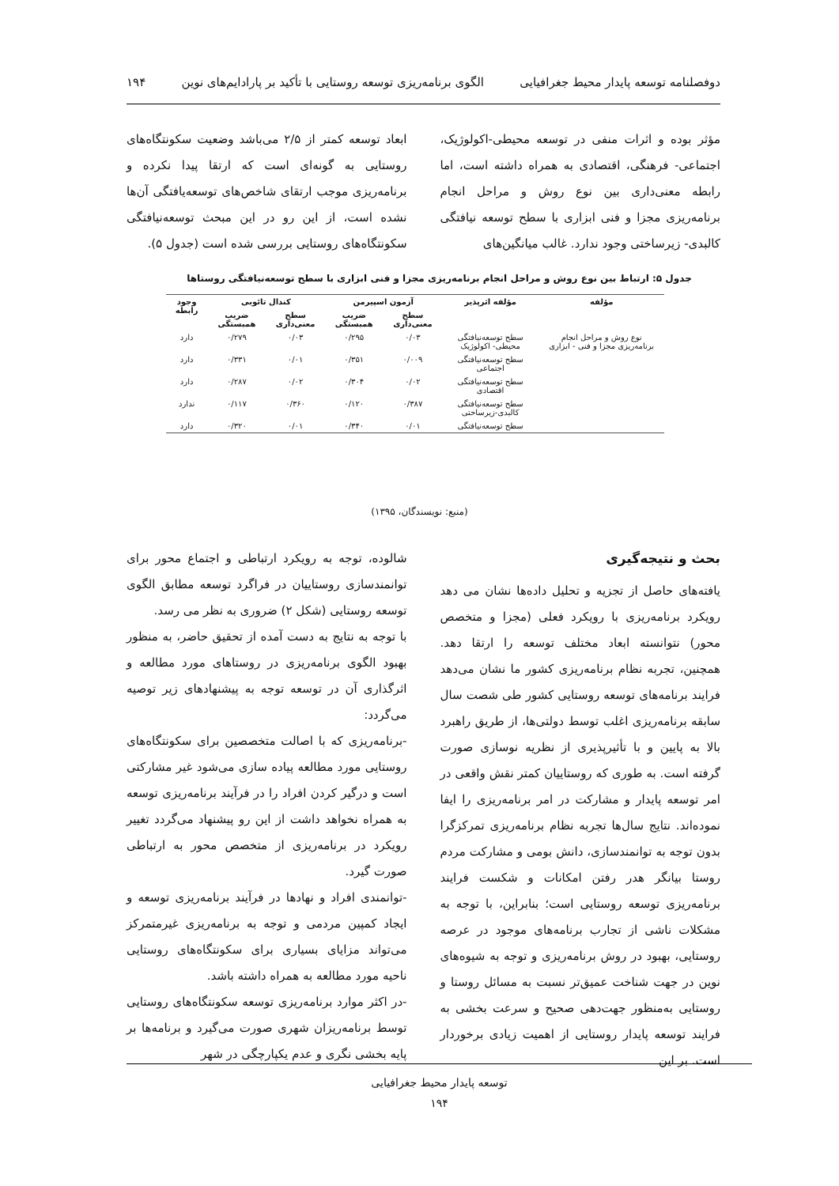دوفصلنامه توسعه پایدار محیط جغرافیایی الگوی برنامه‌ریزی توسعه روستایی با تأکید بر پارادایم‌های نوین ۱۹۴
مؤثر بوده و اثرات منفی در توسعه محیطی-اکولوژیک، اجتماعی- فرهنگی، اقتصادی به همراه داشته است، اما رابطه معنی‌داری بین نوع روش و مراحل انجام برنامه‌ریزی مجزا و فنی ابزاری با سطح توسعه نیافتگی کالبدی- زیرساختی وجود ندارد. غالب میانگین‌های
ابعاد توسعه کمتر از ۲/۵ می‌باشد وضعیت سکونتگاه‌های روستایی به گونه‌ای است که ارتقا پیدا نکرده و برنامه‌ریزی موجب ارتقای شاخص‌های توسعه‌یافتگی آن‌ها نشده است، از این رو در این مبحث توسعه‌نیافتگی سکونتگاه‌های روستایی بررسی شده است (جدول ۵).
جدول ۵: ارتباط بین نوع روش و مراحل انجام برنامه‌ریزی مجزا و فنی ابزاری با سطح توسعه‌نیافتگی روستاها
| مؤلفه | مؤلفه اثرپذیر | آزمون اسپیرمن | | کندال تائوبی | | وجود رابطه |
| --- | --- | --- | --- | --- | --- | --- |
| | | سطح معنی‌داری | ضریب همبستگی | سطح معنی‌داری | ضریب همبستگی | |
| نوع روش و مراحل انجام برنامه‌ریزی مجزا و فنی - ابزاری | سطح توسعه‌نیافتگی محیطی- اکولوژیک | ۰/۰۳ | ۰/۲۹۵ | ۰/۰۳ | ۰/۲۷۹ | دارد |
| | سطح توسعه‌نیافتگی اجتماعی | ۰/۰۰۹ | ۰/۳۵۱ | ۰/۰۱ | ۰/۳۳۱ | دارد |
| | سطح توسعه‌نیافتگی اقتصادی | ۰/۰۲ | ۰/۳۰۴ | ۰/۰۲ | ۰/۲۸۷ | دارد |
| | سطح توسعه‌نیافتگی کالبدی-زیرساختی | ۰/۳۸۷ | ۰/۱۲۰ | ۰/۳۶۰ | ۰/۱۱۷ | ندارد |
| | سطح توسعه‌نیافتگی | ۰/۰۱ | ۰/۳۴۰ | ۰/۰۱ | ۰/۳۲۰ | دارد |
(منبع: نویسندگان، ۱۳۹۵)
بحث و نتیجه‌گیری
یافته‌های حاصل از تجزیه و تحلیل داده‌ها نشان می دهد رویکرد برنامه‌ریزی با رویکرد فعلی (مجزا و متخصص محور) نتوانسته ابعاد مختلف توسعه را ارتقا دهد. همچنین، تجربه نظام برنامه‌ریزی کشور ما نشان می‌دهد فرایند برنامه‌های توسعه روستایی کشور طی شصت سال سابقه برنامه‌ریزی اغلب توسط دولتی‌ها، از طریق راهبرد بالا به پایین و با تأثیرپذیری از نظریه نوسازی صورت گرفته است. به طوری که روستاییان کمتر نقش واقعی در امر توسعه پایدار و مشارکت در امر برنامه‌ریزی را ایفا نموده‌اند. نتایج سال‌ها تجربه نظام برنامه‌ریزی تمرکزگرا بدون توجه به توانمندسازی، دانش بومی و مشارکت مردم روستا بیانگر هدر رفتن امکانات و شکست فرایند برنامه‌ریزی توسعه روستایی است؛ بنابراین، با توجه به مشکلات ناشی از تجارب برنامه‌های موجود در عرصه روستایی، بهبود در روش برنامه‌ریزی و توجه به شیوه‌های نوین در جهت شناخت عمیق‌تر نسبت به مسائل روستا و روستایی به‌منظور جهت‌دهی صحیح و سرعت بخشی به فرایند توسعه پایدار روستایی از اهمیت زیادی برخوردار است. بر این
شالوده، توجه به رویکرد ارتباطی و اجتماع محور برای توانمندسازی روستاییان در فراگرد توسعه مطابق الگوی توسعه روستایی (شکل ۲) ضروری به نظر می رسد.
با توجه به نتایج به دست آمده از تحقیق حاضر، به منظور بهبود الگوی برنامه‌ریزی در روستاهای مورد مطالعه و اثرگذاری آن در توسعه توجه به پیشنهادهای زیر توصیه می‌گردد:
-برنامه‌ریزی که با اصالت متخصصین برای سکونتگاه‌های روستایی مورد مطالعه پیاده سازی می‌شود غیر مشارکتی است و درگیر کردن افراد را در فرآیند برنامه‌ریزی توسعه به همراه نخواهد داشت از این رو پیشنهاد می‌گردد تغییر رویکرد در برنامه‌ریزی از متخصص محور به ارتباطی صورت گیرد.
-توانمندی افراد و نهادها در فرآیند برنامه‌ریزی توسعه و ایجاد کمپین مردمی و توجه به برنامه‌ریزی غیرمتمرکز می‌تواند مزایای بسیاری برای سکونتگاه‌های روستایی ناحیه مورد مطالعه به همراه داشته باشد.
-در اکثر موارد برنامه‌ریزی توسعه سکونتگاه‌های روستایی توسط برنامه‌ریزان شهری صورت می‌گیرد و برنامه‌ها بر پایه بخشی نگری و عدم یکپارچگی در شهر
توسعه پایدار محیط جغرافیایی
۱۹۴